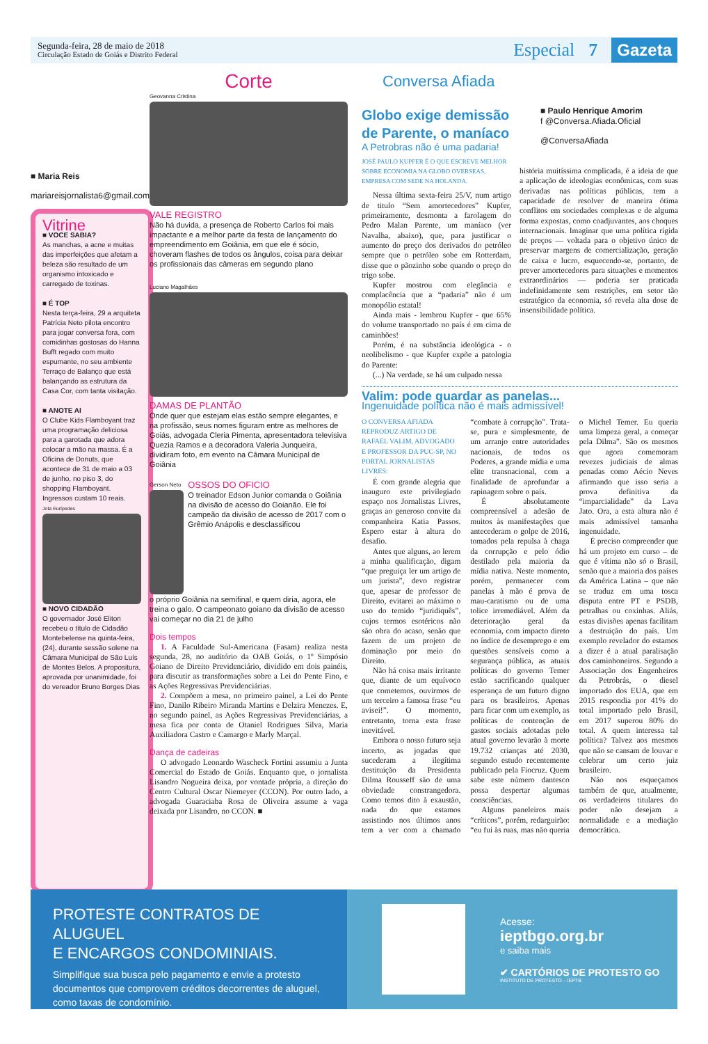Segunda-feira, 28 de maio de 2018
Circulação Estado de Goiás e Distrito Federal
Especial 7 Gazeta
■ Maria Reis
mariareisjornalista6@gmail.com
Vitrine
■ VOCE SABIA?
As manchas, a acne e muitas das imperfeições que afetam a beleza são resultado de um organismo intoxicado e carregado de toxinas.
■ É TOP
Nesta terça-feira, 29 a arquiteta Patrícia Neto pilota encontro para jogar conversa fora, com comidinhas gostosas do Hanna Bufft regado com muito espumante, no seu ambiente Terraço de Balanço que está balançando as estrutura da Casa Cor, com tanta visitação.
■ ANOTE AI
O Clube Kids Flamboyant traz uma programação deliciosa para a garotada que adora colocar a mão na massa. É a Oficina de Donuts, que acontece de 31 de maio a 03 de junho, no piso 3, do shopping Flamboyant. Ingressos custam 10 reais.
Jota Eurípedes
■ NOVO CIDADÃO
O governador José Eliton recebeu o título de Cidadão Montebelense na quinta-feira, (24), durante sessão solene na Câmara Municipal de São Luís de Montes Belos. A propositura, aprovada por unanimidade, foi do vereador Bruno Borges Dias
Corte
Geovanna Cristina
VALE REGISTRO
Não há duvida, a presença de Roberto Carlos foi mais impactante e a melhor parte da festa de lançamento do empreendimento em Goiânia, em que ele é sócio, choveram flashes de todos os ângulos, coisa para deixar os profissionais das câmeras em segundo plano
Luciano Magalhães
DAMAS DE PLANTÃO
Onde quer que estejam elas estão sempre elegantes, e na profissão, seus nomes figuram entre as melhores de Goiás, advogada Cleria Pimenta, apresentadora televisiva Quezia Ramos e a decoradora Valeria Junqueira, dividiram foto, em evento na Câmara Municipal de Goiânia
Gerson Neto
OSSOS DO OFICIO
O treinador Edson Junior comanda o Goiânia na divisão de acesso do Goianão. Ele foi campeão da divisão de acesso de 2017 com o Grêmio Anápolis e desclassificou
o próprio Goiânia na semifinal, e quem diria, agora, ele treina o galo. O campeonato goiano da divisão de acesso vai começar no dia 21 de julho
Dois tempos
1. A Faculdade Sul-Americana (Fasam) realiza nesta segunda, 28, no auditório da OAB Goiás, o 1º Simpósio Goiano de Direito Previdenciário, dividido em dois painéis, para discutir as transformações sobre a Lei do Pente Fino, e as Ações Regressivas Previdenciárias.
2. Compõem a mesa, no primeiro painel, a Lei do Pente Fino, Danilo Ribeiro Miranda Martins e Delzira Menezes. E, no segundo painel, as Ações Regressivas Previdenciárias, a mesa fica por conta de Otaniel Rodrigues Silva, Maria Auxiliadora Castro e Camargo e Marly Marçal.
Dança de cadeiras
O advogado Leonardo Wascheck Fortini assumiu a Junta Comercial do Estado de Goiás. Enquanto que, o jornalista Lisandro Nogueira deixa, por vontade própria, a direção do Centro Cultural Oscar Niemeyer (CCON). Por outro lado, a advogada Guaraciaba Rosa de Oliveira assume a vaga deixada por Lisandro, no CCON. ■
Conversa Afiada
Globo exige demissão de Parente, o maníaco
A Petrobras não é uma padaria!
JOSÉ PAULO KUPFER É O QUE ESCREVE MELHOR SOBRE ECONOMIA NA GLOBO OVERSEAS, EMPRESA COM SEDE NA HOLANDA.
Nessa última sexta-feira 25/V, num artigo de titulo “Sem amortecedores” Kupfer, primeiramente, desmonta a farolagem do Pedro Malan Parente, um maníaco (ver Navalha, abaixo), que, para justificar o aumento do preço dos derivados do petróleo sempre que o petróleo sobe em Rotterdam, disse que o pãozinho sobe quando o preço do trigo sobe.
Kupfer mostrou com elegância e complacência que a “padaria” não é um monopólio estatal!
Ainda mais - lembrou Kupfer - que 65% do volume transportado no país é em cima de caminhões!
Porém, é na substância ideológica - o neolibelismo - que Kupfer expõe a patologia do Parente:
(...) Na verdade, se há um culpado nessa
■ Paulo Henrique Amorim
f @Conversa.Afiada.Oficial
@ConversaAfiada
história muitíssima complicada, é a ideia de que a aplicação de ideologias econômicas, com suas derivadas nas políticas públicas, tem a capacidade de resolver de maneira ótima conflitos em sociedades complexas e de alguma forma expostas, como coadjuvantes, aos choques internacionais. Imaginar que uma política rígida de preços — voltada para o objetivo único de preservar margens de comercialização, geração de caixa e lucro, esquecendo-se, portanto, de prever amortecedores para situações e momentos extraordinários — poderia ser praticada indefinidamente sem restrições, em setor tão estratégico da economia, só revela alta dose de insensibilidade política.
Valim: pode guardar as panelas...
Ingenuidade política não é mais admissível!
O CONVERSA AFIADA REPRODUZ ARTIGO DE RAFAEL VALIM, ADVOGADO E PROFESSOR DA PUC-SP, NO PORTAL JORNALISTAS LIVRES:
É com grande alegria que inauguro este privilegiado espaço nos Jornalistas Livres, graças ao generoso convite da companheira Katia Passos. Espero estar à altura do desafio.
Antes que alguns, ao lerem a minha qualificação, digam “que preguiça ler um artigo de um jurista”, devo registrar que, apesar de professor de Direito, evitarei ao máximo o uso do temido “juridiquês”, cujos termos esotéricos não são obra do acaso, senão que fazem de um projeto de dominação por meio do Direito.
Não há coisa mais irritante que, diante de um equívoco que cometemos, ouvirmos de um terceiro a famosa frase “eu avisei!”. O momento, entretanto, torna esta frase inevitável.
Embora o nosso futuro seja incerto, as jogadas que sucederam a ilegítima destituição da Presidenta Dilma Rousseff são de uma obviedade constrangedora. Como temos dito à exaustão, nada do que estamos assistindo nos últimos anos tem a ver com a chamado “combate à corrupção”. Trata-se, pura e simplesmente, de um arranjo entre autoridades nacionais, de todos os Poderes, a grande mídia e uma elite transnacional, com a finalidade de aprofundar a rapinagem sobre o país.
É absolutamente compreensível a adesão de muitos às manifestações que antecederam o golpe de 2016, tomados pela repulsa à chaga da corrupção e pelo ódio destilado pela maioria da mídia nativa. Neste momento, porém, permanecer com panelas à mão é prova de mau-caratismo ou de uma tolice irremediável. Além da deterioração geral da economia, com impacto direto no índice de desemprego e em questões sensíveis como a segurança pública, as atuais políticas do governo Temer estão sacrificando qualquer esperança de um futuro digno para os brasileiros. Apenas para ficar com um exemplo, as políticas de contenção de gastos sociais adotadas pelo atual governo levarão à morte 19.732 crianças até 2030, segundo estudo recentemente publicado pela Fiocruz. Quem sabe este número dantesco possa despertar algumas consciências.
Alguns paneleiros mais “críticos”, porém, redarguirão: “eu fui às ruas, mas não queria o Michel Temer. Eu queria uma limpeza geral, a começar pela Dilma”. São os mesmos que agora comemoram revezes judiciais de almas penadas como Aécio Neves afirmando que isso seria a prova definitiva da “imparcialidade” da Lava Jato. Ora, a esta altura não é mais admissível tamanha ingenuidade.
É preciso compreender que há um projeto em curso – de que é vítima não só o Brasil, senão que a maioria dos países da América Latina – que não se traduz em uma tosca disputa entre PT e PSDB, petralhas ou coxinhas. Aliás, estas divisões apenas facilitam a destruição do país. Um exemplo revelador do estamos a dizer é a atual paralisação dos caminhoneiros. Segundo a Associação dos Engenheiros da Petrobrás, o diesel importado dos EUA, que em 2015 respondia por 41% do total importado pelo Brasil, em 2017 superou 80% do total. A quem interessa tal política? Talvez aos mesmos que não se cansam de louvar e celebrar um certo juiz brasileiro.
Não nos esqueçamos também de que, atualmente, os verdadeiros titulares do poder não desejam a normalidade e a mediação democrática.
PROTESTE CONTRATOS DE ALUGUEL
E ENCARGOS CONDOMINIAIS.
Simplifique sua busca pelo pagamento e envie a protesto documentos que comprovem créditos decorrentes de aluguel, como taxas de condomínio.
Acesse:
ieptbgo.org.br
e saiba mais
✔ CARTÓRIOS DE PROTESTO GO
INSTITUTO DE PROTESTO – IEPTB